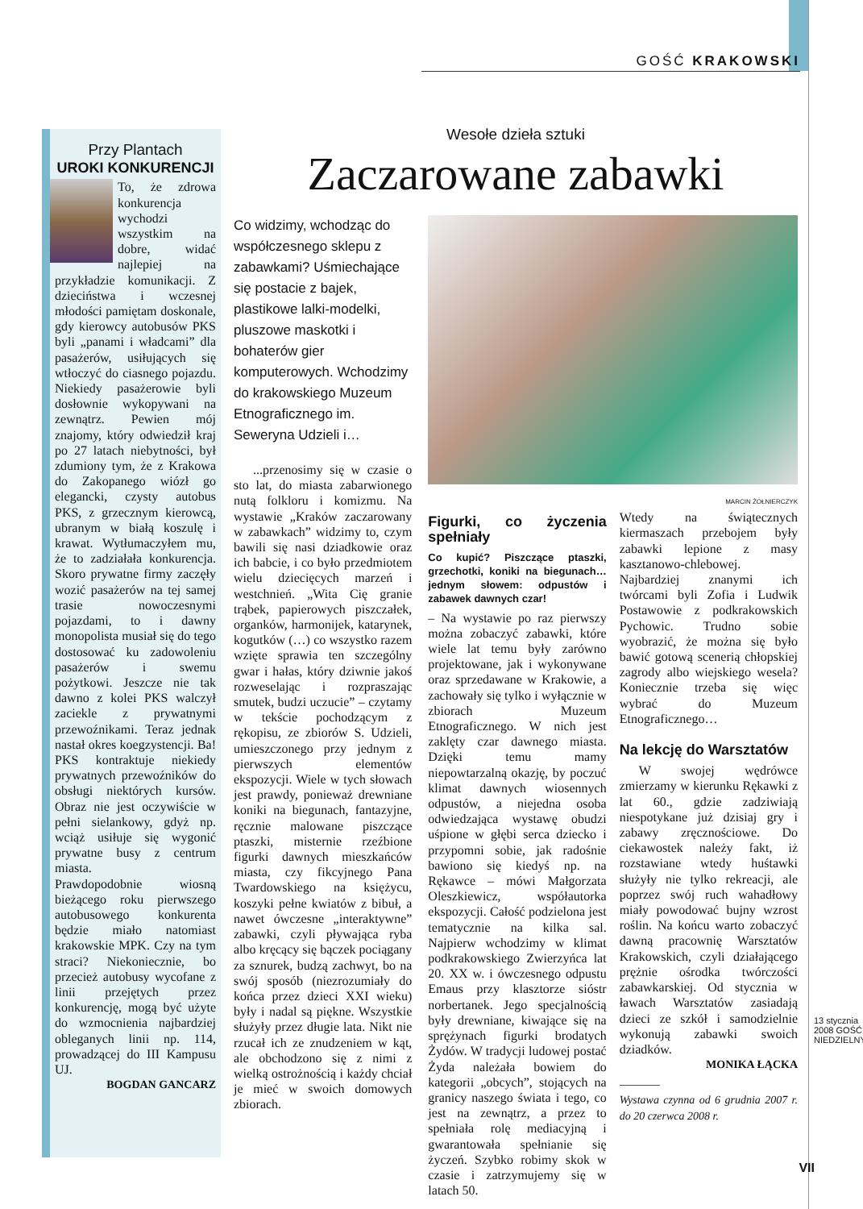GOŚĆ KRAKOWSKI
Przy Plantach
UROKI KONKURENCJI
To, że zdrowa konkurencja wychodzi wszystkim na dobre, widać najlepiej na przykładzie komunikacji. Z dzieciństwa i wczesnej młodości pamiętam doskonale, gdy kierowcy autobusów PKS byli „panami i władcami” dla pasażerów, usiłujących się wtłoczyć do ciasnego pojazdu. Niekiedy pasażerowie byli dosłownie wykopywani na zewnątrz. Pewien mój znajomy, który odwiedził kraj po 27 latach niebytności, był zdumiony tym, że z Krakowa do Zakopanego wiózł go elegancki, czysty autobus PKS, z grzecznym kierowcą, ubranym w białą koszulę i krawat. Wytłumaczyłem mu, że to zadziałała konkurencja. Skoro prywatne firmy zaczęły wozić pasażerów na tej samej trasie nowoczesnymi pojazdami, to i dawny monopolista musiał się do tego dostosować ku zadowoleniu pasażerów i swemu pożytkowi. Jeszcze nie tak dawno z kolei PKS walczył zaciekle z prywatnymi przewoźnikami. Teraz jednak nastał okres koegzystencji. Ba! PKS kontraktuje niekiedy prywatnych przewoźników do obsługi niektórych kursów. Obraz nie jest oczywiście w pełni sielankowy, gdyż np. wciąż usiłuje się wygonić prywatne busy z centrum miasta.
Prawdopodobnie wiosną bieżącego roku pierwszego autobusowego konkurenta będzie miało natomiast krakowskie MPK. Czy na tym straci? Niekoniecznie, bo przecież autobusy wycofane z linii przejętych przez konkurencję, mogą być użyte do wzmocnienia najbardziej obleganych linii np. 114, prowadzącej do III Kampusu UJ.
BOGDAN GANCARZ
Wesołe dzieła sztuki
Zaczarowane zabawki
Co widzimy, wchodząc do współczesnego sklepu z zabawkami? Uśmiechające się postacie z bajek, plastikowe lalki-modelki, pluszowe maskotki i bohaterów gier komputerowych. Wchodzimy do krakowskiego Muzeum Etnograficznego im. Seweryna Udzieli i…
...przenosimy się w czasie o sto lat, do miasta zabarwionego nutą folkloru i komizmu. Na wystawie „Kraków zaczarowany w zabawkach” widzimy to, czym bawili się nasi dziadkowie oraz ich babcie, i co było przedmiotem wielu dziecięcych marzeń i westchnień. „Wita Cię granie trąbek, papierowych piszczałek, organków, harmonijek, katarynek, kogutków (…) co wszystko razem wzięte sprawia ten szczególny gwar i hałas, który dziwnie jakoś rozweselając i rozpraszając smutek, budzi uczucie” – czytamy w tekście pochodzącym z rękopisu, ze zbiorów S. Udzieli, umieszczonego przy jednym z pierwszych elementów ekspozycji. Wiele w tych słowach jest prawdy, ponieważ drewniane koniki na biegunach, fantazyjne, ręcznie malowane piszczące ptaszki, misternie rzeźbione figurki dawnych mieszkańców miasta, czy fikcyjnego Pana Twardowskiego na księżycu, koszyki pełne kwiatów z bibuł, a nawet ówczesne „interaktywne” zabawki, czyli pływająca ryba albo kręcący się bączek pociągany za sznurek, budzą zachwyt, bo na swój sposób (niezrozumiały do końca przez dzieci XXI wieku) były i nadal są piękne. Wszystkie służyły przez długie lata. Nikt nie rzucał ich ze znudzeniem w kąt, ale obchodzono się z nimi z wielką ostrożnością i każdy chciał je mieć w swoich domowych zbiorach.
MARCIN ŻOŁNIERCZYK
Figurki, co życzenia spełniały
Co kupić? Piszczące ptaszki, grzechotki, koniki na biegunach… jednym słowem: odpustów i zabawek dawnych czar!
– Na wystawie po raz pierwszy można zobaczyć zabawki, które wiele lat temu były zarówno projektowane, jak i wykonywane oraz sprzedawane w Krakowie, a zachowały się tylko i wyłącznie w zbiorach Muzeum Etnograficznego. W nich jest zaklęty czar dawnego miasta. Dzięki temu mamy niepowtarzalną okazję, by poczuć klimat dawnych wiosennych odpustów, a niejedna osoba odwiedzająca wystawę obudzi uśpione w głębi serca dziecko i przypomni sobie, jak radośnie bawiono się kiedyś np. na Rękawce – mówi Małgorzata Oleszkiewicz, współautorka ekspozycji. Całość podzielona jest tematycznie na kilka sal. Najpierw wchodzimy w klimat podkrakowskiego Zwierzyńca lat 20. XX w. i ówczesnego odpustu Emaus przy klasztorze sióstr norbertanek. Jego specjalnością były drewniane, kiwające się na sprężynach figurki brodatych Żydów. W tradycji ludowej postać Żyda należała bowiem do kategorii „obcych”, stojących na granicy naszego świata i tego, co jest na zewnątrz, a przez to spełniała rolę mediacyjną i gwarantowała spełnianie się życzeń. Szybko robimy skok w czasie i zatrzymujemy się w latach 50.
Wtedy na świątecznych kiermaszach przebojem były zabawki lepione z masy kasztanowo-chlebowej. Najbardziej znanymi ich twórcami byli Zofia i Ludwik Postawowie z podkrakowskich Pychowic. Trudno sobie wyobrazić, że można się było bawić gotową scenerią chłopskiej zagrody albo wiejskiego wesela? Koniecznie trzeba się więc wybrać do Muzeum Etnograficznego…
Na lekcję do Warsztatów
W swojej wędrówce zmierzamy w kierunku Rękawki z lat 60., gdzie zadziwiają niespotykane już dzisiaj gry i zabawy zręcznościowe. Do ciekawostek należy fakt, iż rozstawiane wtedy huśtawki służyły nie tylko rekreacji, ale poprzez swój ruch wahadłowy miały powodować bujny wzrost roślin. Na końcu warto zobaczyć dawną pracownię Warsztatów Krakowskich, czyli działającego prężnie ośrodka twórczości zabawkarskiej. Od stycznia w ławach Warsztatów zasiadają dzieci ze szkół i samodzielnie wykonują zabawki swoich dziadków.
MONIKA ŁĄCKA
Wystawa czynna od 6 grudnia 2007 r. do 20 czerwca 2008 r.
13 stycznia 2008 GOŚĆ NIEDZIELNY
VII